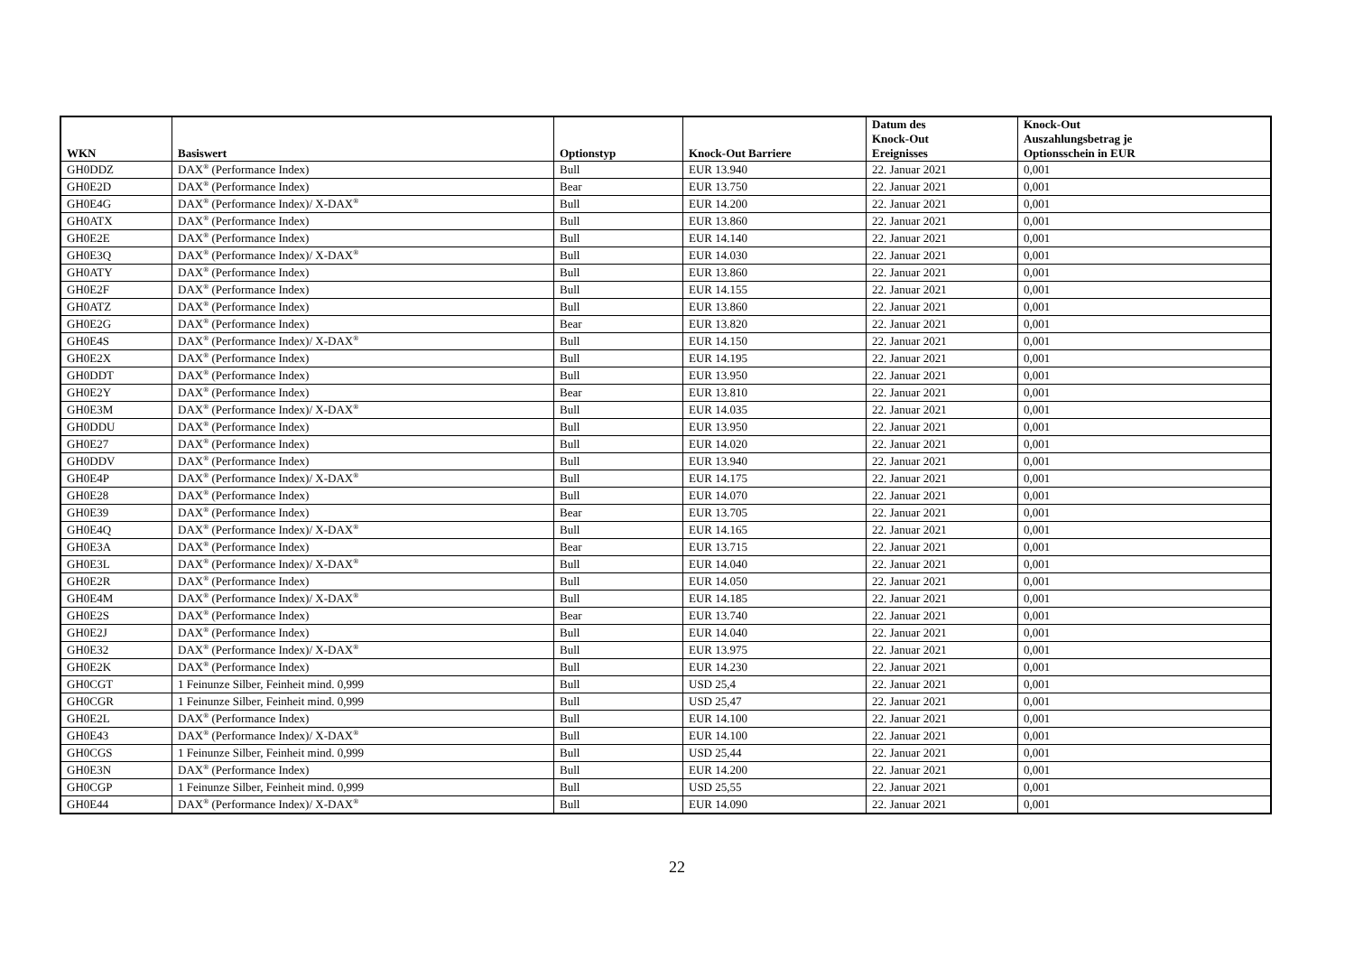| WKN | Basiswert | Optionstyp | Knock-Out Barriere | Datum des Knock-Out Ereignisses | Knock-Out Auszahlungsbetrag je Optionsschein in EUR |
| --- | --- | --- | --- | --- | --- |
| GH0DDZ | DAX<sup>®</sup> (Performance Index) | Bull | EUR 13.940 | 22. Januar 2021 | 0,001 |
| GH0E2D | DAX<sup>®</sup> (Performance Index) | Bear | EUR 13.750 | 22. Januar 2021 | 0,001 |
| GH0E4G | DAX<sup>®</sup> (Performance Index)/ X-DAX<sup>®</sup> | Bull | EUR 14.200 | 22. Januar 2021 | 0,001 |
| GH0ATX | DAX<sup>®</sup> (Performance Index) | Bull | EUR 13.860 | 22. Januar 2021 | 0,001 |
| GH0E2E | DAX<sup>®</sup> (Performance Index) | Bull | EUR 14.140 | 22. Januar 2021 | 0,001 |
| GH0E3Q | DAX<sup>®</sup> (Performance Index)/ X-DAX<sup>®</sup> | Bull | EUR 14.030 | 22. Januar 2021 | 0,001 |
| GH0ATY | DAX<sup>®</sup> (Performance Index) | Bull | EUR 13.860 | 22. Januar 2021 | 0,001 |
| GH0E2F | DAX<sup>®</sup> (Performance Index) | Bull | EUR 14.155 | 22. Januar 2021 | 0,001 |
| GH0ATZ | DAX<sup>®</sup> (Performance Index) | Bull | EUR 13.860 | 22. Januar 2021 | 0,001 |
| GH0E2G | DAX<sup>®</sup> (Performance Index) | Bear | EUR 13.820 | 22. Januar 2021 | 0,001 |
| GH0E4S | DAX<sup>®</sup> (Performance Index)/ X-DAX<sup>®</sup> | Bull | EUR 14.150 | 22. Januar 2021 | 0,001 |
| GH0E2X | DAX<sup>®</sup> (Performance Index) | Bull | EUR 14.195 | 22. Januar 2021 | 0,001 |
| GH0DDT | DAX<sup>®</sup> (Performance Index) | Bull | EUR 13.950 | 22. Januar 2021 | 0,001 |
| GH0E2Y | DAX<sup>®</sup> (Performance Index) | Bear | EUR 13.810 | 22. Januar 2021 | 0,001 |
| GH0E3M | DAX<sup>®</sup> (Performance Index)/ X-DAX<sup>®</sup> | Bull | EUR 14.035 | 22. Januar 2021 | 0,001 |
| GH0DDU | DAX<sup>®</sup> (Performance Index) | Bull | EUR 13.950 | 22. Januar 2021 | 0,001 |
| GH0E27 | DAX<sup>®</sup> (Performance Index) | Bull | EUR 14.020 | 22. Januar 2021 | 0,001 |
| GH0DDV | DAX<sup>®</sup> (Performance Index) | Bull | EUR 13.940 | 22. Januar 2021 | 0,001 |
| GH0E4P | DAX<sup>®</sup> (Performance Index)/ X-DAX<sup>®</sup> | Bull | EUR 14.175 | 22. Januar 2021 | 0,001 |
| GH0E28 | DAX<sup>®</sup> (Performance Index) | Bull | EUR 14.070 | 22. Januar 2021 | 0,001 |
| GH0E39 | DAX<sup>®</sup> (Performance Index) | Bear | EUR 13.705 | 22. Januar 2021 | 0,001 |
| GH0E4Q | DAX<sup>®</sup> (Performance Index)/ X-DAX<sup>®</sup> | Bull | EUR 14.165 | 22. Januar 2021 | 0,001 |
| GH0E3A | DAX<sup>®</sup> (Performance Index) | Bear | EUR 13.715 | 22. Januar 2021 | 0,001 |
| GH0E3L | DAX<sup>®</sup> (Performance Index)/ X-DAX<sup>®</sup> | Bull | EUR 14.040 | 22. Januar 2021 | 0,001 |
| GH0E2R | DAX<sup>®</sup> (Performance Index) | Bull | EUR 14.050 | 22. Januar 2021 | 0,001 |
| GH0E4M | DAX<sup>®</sup> (Performance Index)/ X-DAX<sup>®</sup> | Bull | EUR 14.185 | 22. Januar 2021 | 0,001 |
| GH0E2S | DAX<sup>®</sup> (Performance Index) | Bear | EUR 13.740 | 22. Januar 2021 | 0,001 |
| GH0E2J | DAX<sup>®</sup> (Performance Index) | Bull | EUR 14.040 | 22. Januar 2021 | 0,001 |
| GH0E32 | DAX<sup>®</sup> (Performance Index)/ X-DAX<sup>®</sup> | Bull | EUR 13.975 | 22. Januar 2021 | 0,001 |
| GH0E2K | DAX<sup>®</sup> (Performance Index) | Bull | EUR 14.230 | 22. Januar 2021 | 0,001 |
| GH0CGT | 1 Feinunze Silber, Feinheit mind. 0,999 | Bull | USD 25,4 | 22. Januar 2021 | 0,001 |
| GH0CGR | 1 Feinunze Silber, Feinheit mind. 0,999 | Bull | USD 25,47 | 22. Januar 2021 | 0,001 |
| GH0E2L | DAX<sup>®</sup> (Performance Index) | Bull | EUR 14.100 | 22. Januar 2021 | 0,001 |
| GH0E43 | DAX<sup>®</sup> (Performance Index)/ X-DAX<sup>®</sup> | Bull | EUR 14.100 | 22. Januar 2021 | 0,001 |
| GH0CGS | 1 Feinunze Silber, Feinheit mind. 0,999 | Bull | USD 25,44 | 22. Januar 2021 | 0,001 |
| GH0E3N | DAX<sup>®</sup> (Performance Index) | Bull | EUR 14.200 | 22. Januar 2021 | 0,001 |
| GH0CGP | 1 Feinunze Silber, Feinheit mind. 0,999 | Bull | USD 25,55 | 22. Januar 2021 | 0,001 |
| GH0E44 | DAX<sup>®</sup> (Performance Index)/ X-DAX<sup>®</sup> | Bull | EUR 14.090 | 22. Januar 2021 | 0,001 |
22